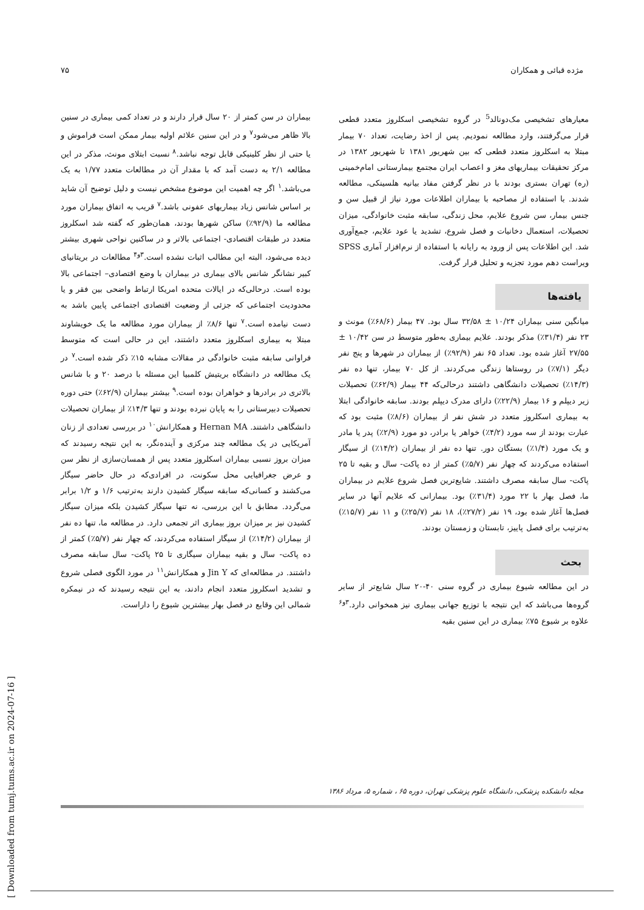مژده قبائی و همکاران ۷۵
معیارهای تشخیصی مک‌دونالد<sup>5</sup> در گروه تشخیصی اسکلروز متعدد قطعی قرار می‌گرفتند، وارد مطالعه نمودیم. پس از اخذ رضایت، تعداد ۷۰ بیمار مبتلا به اسکلروز متعدد قطعی که بین شهریور ۱۳۸۱ تا شهریور ۱۳۸۲ در مرکز تحقیقات بیماریهای مغز و اعصاب ایران مجتمع بیمارستانی امام‌خمینی (ره) تهران بستری بودند با در نظر گرفتن مفاد بیانیه هلسینکی، مطالعه شدند. با استفاده از مصاحبه با بیماران اطلاعات مورد نیاز از قبیل سن و جنس بیمار، سن شروع علایم، محل زندگی، سابقه مثبت خانوادگی، میزان تحصیلات، استعمال دخانیات و فصل شروع، تشدید یا عود علایم، جمع‌آوری شد. این اطلاعات پس از ورود به رایانه با استفاده از نرم‌افزار آماری SPSS ویراست دهم مورد تجزیه و تحلیل قرار گرفت.
یافته‌ها
میانگین سنی بیماران ۱۰/۲۴ ± ۳۲/۵۸ سال بود. ۴۷ بیمار (۶۸/۶٪) مونث و ۲۳ نفر (۳۱/۴٪) مذکر بودند. علایم بیماری به‌طور متوسط در سن ۱۰/۴۲ ± ۲۷/۵۵ آغاز شده بود. تعداد ۶۵ نفر (۹۲/۹٪) از بیماران در شهرها و پنج نفر دیگر (۷/۱٪) در روستاها زندگی می‌کردند. از کل ۷۰ بیمار، تنها ده نفر (۱۴/۳٪) تحصیلات دانشگاهی داشتند درحالی‌که ۴۴ بیمار (۶۲/۹٪) تحصیلات زیر دیپلم و ۱۶ بیمار (۲۲/۹٪) دارای مدرک دیپلم بودند. سابقه خانوادگی ابتلا به بیماری اسکلروز متعدد در شش نفر از بیماران (۸/۶٪) مثبت بود که عبارت بودند از سه مورد (۴/۲٪) خواهر یا برادر، دو مورد (۲/۹٪) پدر یا مادر و یک مورد (۱/۴٪) بستگان دور. تنها ده نفر از بیماران (۱۴/۲٪) از سیگار استفاده می‌کردند که چهار نفر (۵/۷٪) کمتر از ده پاکت- سال و بقیه تا ۲۵ پاکت- سال سابقه مصرف داشتند. شایع‌ترین فصل شروع علایم در بیماران ما، فصل بهار با ۲۲ مورد (۳۱/۴٪) بود. بیمارانی که علایم آنها در سایر فصل‌ها آغاز شده بود، ۱۹ نفر (۲۷/۲٪)، ۱۸ نفر (۲۵/۷٪) و ۱۱ نفر (۱۵/۷٪) به‌ترتیب برای فصل پاییز، تابستان و زمستان بودند.
بحث
در این مطالعه شیوع بیماری در گروه سنی ۴۰-۲۰ سال شایع‌تر از سایر گروه‌ها می‌باشد که این نتیجه با توزیع جهانی بیماری نیز همخوانی دارد.<sup>۳و۶</sup> علاوه بر شیوع ۷۵٪ بیماری در این سنین بقیه
بیماران در سن کمتر از ۲۰ سال قرار دارند و در تعداد کمی بیماری در سنین بالا ظاهر می‌شود<sup>۷</sup> و در این سنین علائم اولیه بیمار ممکن است فراموش و یا حتی از نظر کلینیکی قابل توجه نباشد.<sup>۸</sup> نسبت ابتلای مونث، مذکر در این مطالعه ۲/۱ به دست آمد که با مقدار آن در مطالعات متعدد ۱/۷۷ به یک می‌باشد.<sup>۱</sup> اگر چه اهمیت این موضوع مشخص نیست و دلیل توضیح آن شاید بر اساس شانس زیاد بیماریهای عفونی باشد.<sup>۷</sup> قریب به اتفاق بیماران مورد مطالعه ما (۹۲/۹٪) ساکن شهرها بودند، همان‌طور که گفته شد اسکلروز متعدد در طبقات اقتصادی- اجتماعی بالاتر و در ساکنین نواحی شهری بیشتر دیده می‌شود، البته این مطالب اثبات نشده است.<sup>۳و۴</sup> مطالعات در بریتانیای کبیر نشانگر شانس بالای بیماری در بیماران با وضع اقتصادی– اجتماعی بالا بوده است. درحالی‌که در ایالات متحده امریکا ارتباط واضحی بین فقر و یا محدودیت اجتماعی که جزئی از وضعیت اقتصادی اجتماعی پایین باشد به دست نیامده است.<sup>۷</sup> تنها ۸/۶٪ از بیماران مورد مطالعه ما یک خویشاوند مبتلا به بیماری اسکلروز متعدد داشتند، این در حالی است که متوسط فراوانی سابقه مثبت خانوادگی در مقالات مشابه ۱۵٪ ذکر شده است.<sup>۷</sup> در یک مطالعه در دانشگاه بریتیش کلمبیا این مسئله با درصد ۲۰ و با شانس بالاتری در برادرها و خواهران بوده است.<sup>۹</sup> بیشتر بیماران (۶۲/۹٪) حتی دوره تحصیلات دبیرستانی را به پایان نبرده بودند و تنها ۱۴/۳٪ از بیماران تحصیلات دانشگاهی داشتند. Hernan MA و همکارانش<sup>۱۰</sup> در بررسی تعدادی از زنان آمریکایی در یک مطالعه چند مرکزی و آینده‌نگر، به این نتیجه رسیدند که میزان بروز نسبی بیماران اسکلروز متعدد پس از همسان‌سازی از نظر سن و عرض جغرافیایی محل سکونت، در افرادی‌که در حال حاضر سیگار می‌کشند و کسانی‌که سابقه سیگار کشیدن دارند به‌ترتیب ۱/۶ و ۱/۲ برابر می‌گردد. مطابق با این بررسی، نه تنها سیگار کشیدن بلکه میزان سیگار کشیدن نیز بر میزان بروز بیماری اثر تجمعی دارد. در مطالعه ما، تنها ده نفر از بیماران (۱۴/۲٪) از سیگار استفاده می‌کردند، که چهار نفر (۵/۷٪) کمتر از ده پاکت- سال و بقیه بیماران سیگاری تا ۲۵ پاکت- سال سابقه مصرف داشتند. در مطالعه‌ای که Jin Y و همکارانش<sup>۱۱</sup> در مورد الگوی فصلی شروع و تشدید اسکلروز متعدد انجام دادند، به این نتیجه رسیدند که در نیمکره شمالی این وقایع در فصل بهار بیشترین شیوع را داراست.
مجله دانشکده پزشکی، دانشگاه علوم پزشکی تهران، دوره ۶۵ ، شماره ۵، مرداد ۱۳۸۶
[ Downloaded from tumj.tums.ac.ir on 2024-07-16 ]